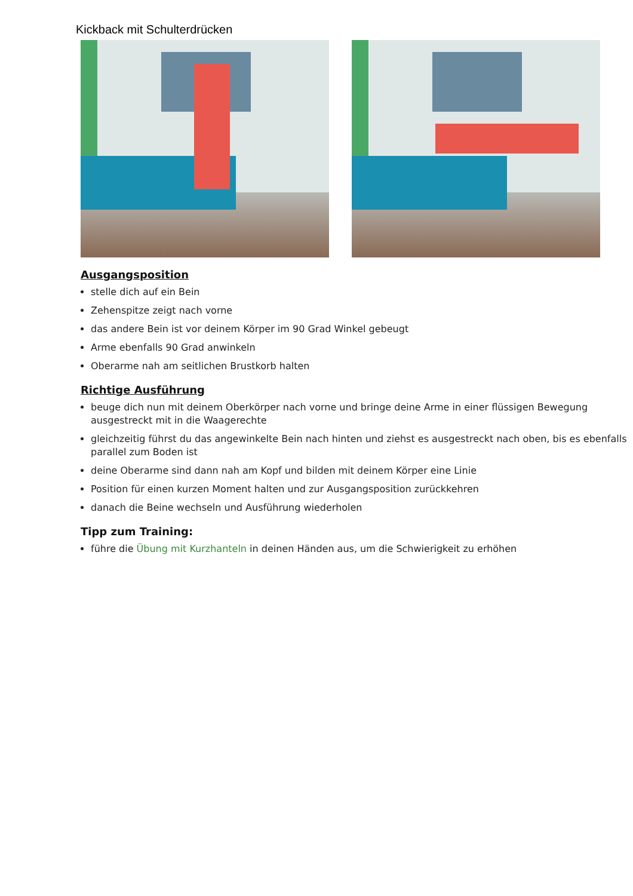Kickback mit Schulterdrücken
Ausgangsposition
stelle dich auf ein Bein
Zehenspitze zeigt nach vorne
das andere Bein ist vor deinem Körper im 90 Grad Winkel gebeugt
Arme ebenfalls 90 Grad anwinkeln
Oberarme nah am seitlichen Brustkorb halten
Richtige Ausführung
beuge dich nun mit deinem Oberkörper nach vorne und bringe deine Arme in einer flüssigen Bewegung ausgestreckt mit in die Waagerechte
gleichzeitig führst du das angewinkelte Bein nach hinten und ziehst es ausgestreckt nach oben, bis es ebenfalls parallel zum Boden ist
deine Oberarme sind dann nah am Kopf und bilden mit deinem Körper eine Linie
Position für einen kurzen Moment halten und zur Ausgangsposition zurückkehren
danach die Beine wechseln und Ausführung wiederholen
Tipp zum Training:
führe die Übung mit Kurzhanteln in deinen Händen aus, um die Schwierigkeit zu erhöhen